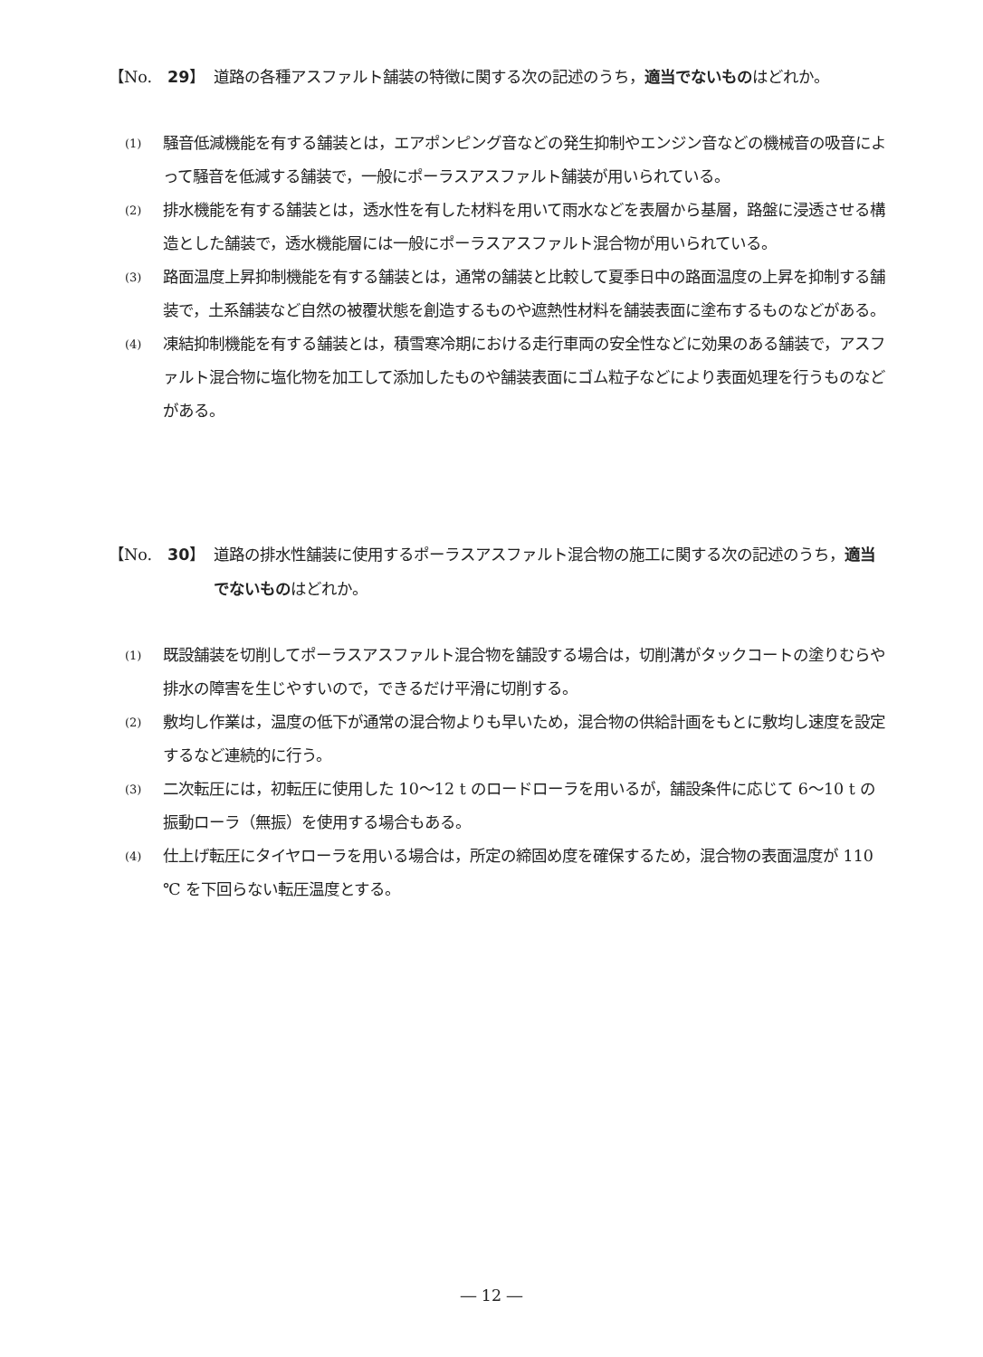【No.　29】 道路の各種アスファルト舗装の特徴に関する次の記述のうち，適当でないものはどれか。
(1)
騒音低減機能を有する舗装とは，エアポンピング音などの発生抑制やエンジン音などの機械音の吸音によって騒音を低減する舗装で，一般にポーラスアスファルト舗装が用いられている。
(2)
排水機能を有する舗装とは，透水性を有した材料を用いて雨水などを表層から基層，路盤に浸透させる構造とした舗装で，透水機能層には一般にポーラスアスファルト混合物が用いられている。
(3)
路面温度上昇抑制機能を有する舗装とは，通常の舗装と比較して夏季日中の路面温度の上昇を抑制する舗装で，土系舗装など自然の被覆状態を創造するものや遮熱性材料を舗装表面に塗布するものなどがある。
(4)
凍結抑制機能を有する舗装とは，積雪寒冷期における走行車両の安全性などに効果のある舗装で，アスファルト混合物に塩化物を加工して添加したものや舗装表面にゴム粒子などにより表面処理を行うものなどがある。
【No.　30】 道路の排水性舗装に使用するポーラスアスファルト混合物の施工に関する次の記述のうち，適当でないものはどれか。
(1)
既設舗装を切削してポーラスアスファルト混合物を舗設する場合は，切削溝がタックコートの塗りむらや排水の障害を生じやすいので，できるだけ平滑に切削する。
(2)
敷均し作業は，温度の低下が通常の混合物よりも早いため，混合物の供給計画をもとに敷均し速度を設定するなど連続的に行う。
(3)
二次転圧には，初転圧に使用した 10〜12 t のロードローラを用いるが，舗設条件に応じて 6〜10 t の振動ローラ（無振）を使用する場合もある。
(4)
仕上げ転圧にタイヤローラを用いる場合は，所定の締固め度を確保するため，混合物の表面温度が 110 ℃ を下回らない転圧温度とする。
― 12 ―